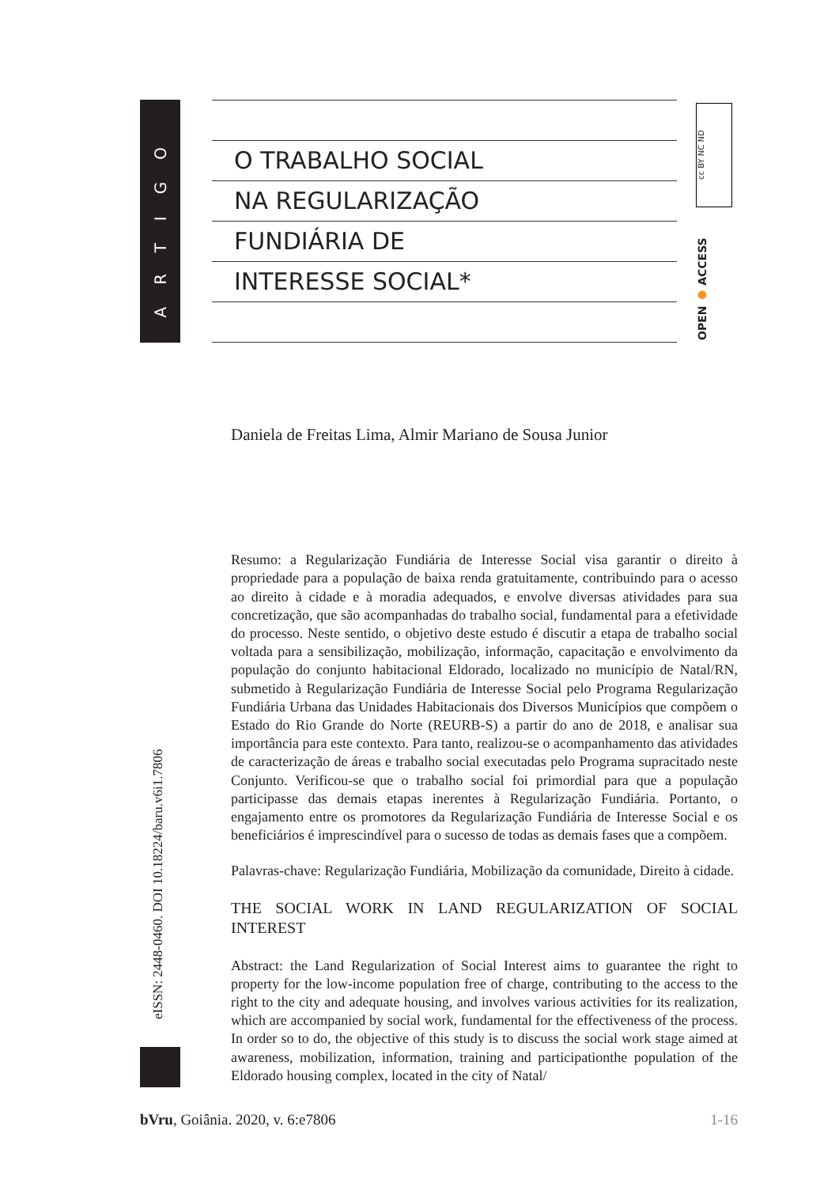ARTIGO
O TRABALHO SOCIAL
NA REGULARIZAÇÃO
FUNDIÁRIA DE
INTERESSE SOCIAL*
cc BY NC ND
OPEN ● ACCESS
eISSN: 2448-0460. DOI 10.18224/baru.v6i1.7806
Daniela de Freitas Lima, Almir Mariano de Sousa Junior
Resumo: a Regularização Fundiária de Interesse Social visa garantir o direito à propriedade para a população de baixa renda gratuitamente, contribuindo para o acesso ao direito à cidade e à moradia adequados, e envolve diversas atividades para sua concretização, que são acompanhadas do trabalho social, fundamental para a efetividade do processo. Neste sentido, o objetivo deste estudo é discutir a etapa de trabalho social voltada para a sensibilização, mobilização, informação, capacitação e envolvimento da população do conjunto habitacional Eldorado, localizado no município de Natal/RN, submetido à Regularização Fundiária de Interesse Social pelo Programa Regularização Fundiária Urbana das Unidades Habitacionais dos Diversos Municípios que compõem o Estado do Rio Grande do Norte (REURB-S) a partir do ano de 2018, e analisar sua importância para este contexto. Para tanto, realizou-se o acompanhamento das atividades de caracterização de áreas e trabalho social executadas pelo Programa supracitado neste Conjunto. Verificou-se que o trabalho social foi primordial para que a população participasse das demais etapas inerentes à Regularização Fundiária. Portanto, o engajamento entre os promotores da Regularização Fundiária de Interesse Social e os beneficiários é imprescindível para o sucesso de todas as demais fases que a compõem.
Palavras-chave: Regularização Fundiária, Mobilização da comunidade, Direito à cidade.
THE SOCIAL WORK IN LAND REGULARIZATION OF SOCIAL INTEREST
Abstract: the Land Regularization of Social Interest aims to guarantee the right to property for the low-income population free of charge, contributing to the access to the right to the city and adequate housing, and involves various activities for its realization, which are accompanied by social work, fundamental for the effectiveness of the process. In order so to do, the objective of this study is to discuss the social work stage aimed at awareness, mobilization, information, training and participationthe population of the Eldorado housing complex, located in the city of Natal/
bVru, Goiânia. 2020, v. 6:e7806 1-16